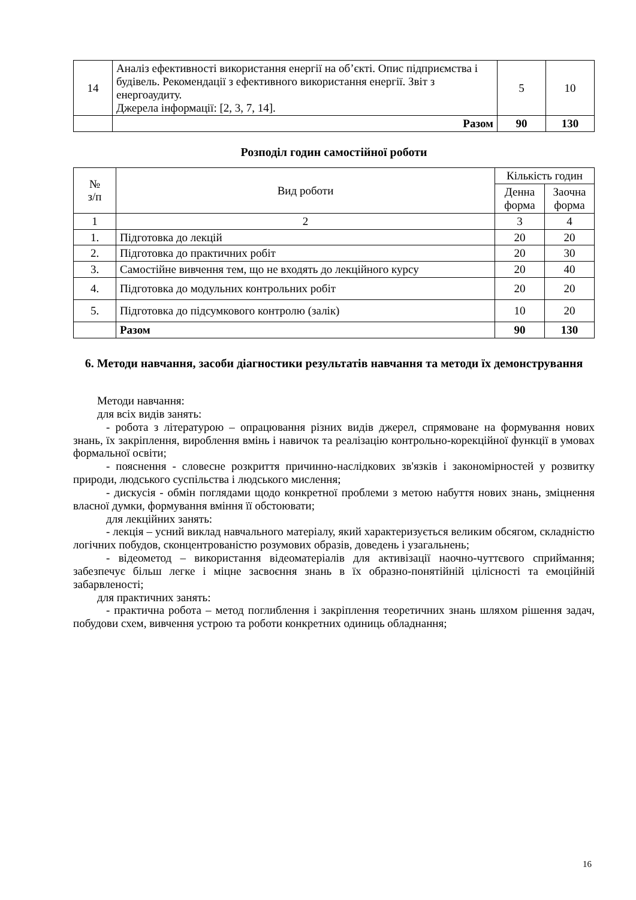| 14 | Аналіз ефективності використання енергії на об’єкті. Опис підприємства і будівель. Рекомендації з ефективного використання енергії. Звіт з енергоаудиту. Джерела інформації: [2, 3, 7, 14]. | 5 | 10 |
| | Разом | 90 | 130 |
Розподіл годин самостійної роботи
| № з/п | Вид роботи | Кількість годин | |
| --- | --- | --- | --- |
| | | Денна форма | Заочна форма |
| 1 | 2 | 3 | 4 |
| 1. | Підготовка до лекцій | 20 | 20 |
| 2. | Підготовка до практичних робіт | 20 | 30 |
| 3. | Самостійне вивчення тем, що не входять до лекційного курсу | 20 | 40 |
| 4. | Підготовка до модульних контрольних робіт | 20 | 20 |
| 5. | Підготовка до підсумкового контролю (залік) | 10 | 20 |
| | Разом | 90 | 130 |
6. Методи навчання, засоби діагностики результатів навчання та методи їх демонстрування
Методи навчання:
для всіх видів занять:
- робота з літературою – опрацювання різних видів джерел, спрямоване на формування нових знань, їх закріплення, вироблення вмінь і навичок та реалізацію контрольно-корекційної функції в умовах формальної освіти;
- пояснення - словесне розкриття причинно-наслідкових зв'язків і закономірностей у розвитку природи, людського суспільства і людського мислення;
- дискусія - обмін поглядами щодо конкретної проблеми з метою набуття нових знань, зміцнення власної думки, формування вміння її обстоювати;
для лекційних занять:
- лекція – усний виклад навчального матеріалу, який характеризується великим обсягом, складністю логічних побудов, сконцентрованістю розумових образів, доведень і узагальнень;
- відеометод – використання відеоматеріалів для активізації наочно-чуттєвого сприймання; забезпечує більш легке і міцне засвоєння знань в їх образно-понятійній цілісності та емоційній забарвленості;
для практичних занять:
- практична робота – метод поглиблення і закріплення теоретичних знань шляхом рішення задач, побудови схем, вивчення устрою та роботи конкретних одиниць обладнання;
16